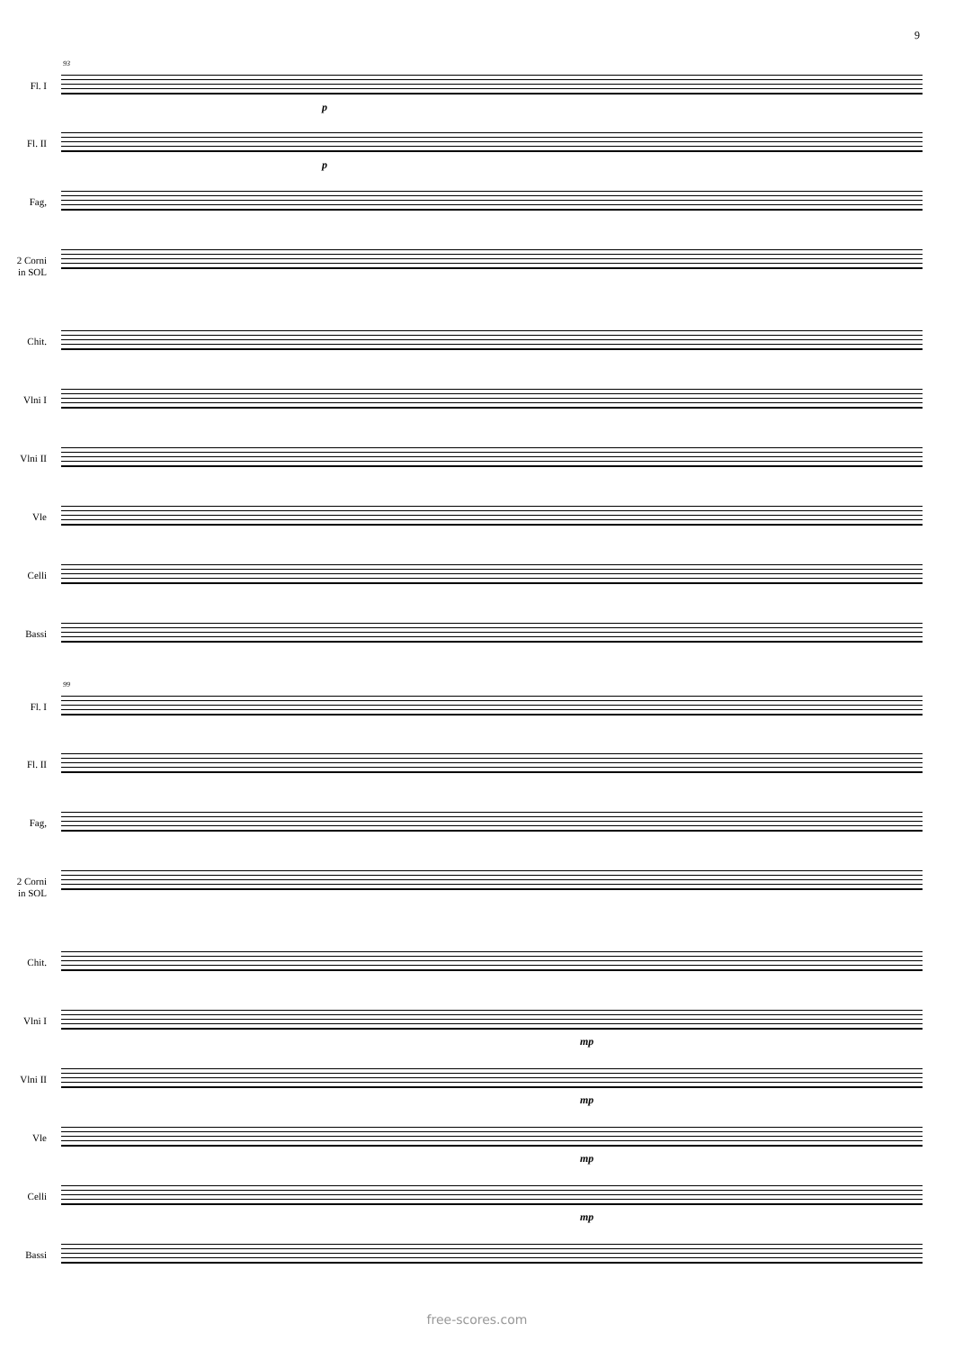9
93
Fl. I
p
Fl. II
p
Fag,
2 Corni
in SOL
Chit.
Vlni I
Vlni II
Vle
Celli
Bassi
99
Fl. I
Fl. II
Fag,
2 Corni
in SOL
Chit.
Vlni I
mp
Vlni II
mp
Vle
mp
Celli
mp
Bassi
free-scores.com